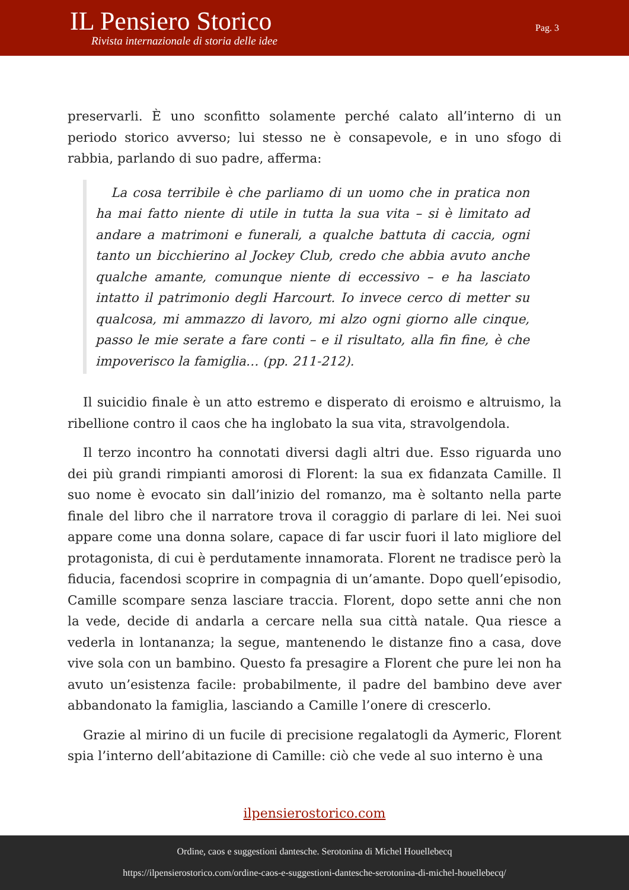IL Pensiero Storico
Rivista internazionale di storia delle idee
Pag. 3
preservarli. È uno sconfitto solamente perché calato all’interno di un periodo storico avverso; lui stesso ne è consapevole, e in uno sfogo di rabbia, parlando di suo padre, afferma:
La cosa terribile è che parliamo di un uomo che in pratica non ha mai fatto niente di utile in tutta la sua vita – si è limitato ad andare a matrimoni e funerali, a qualche battuta di caccia, ogni tanto un bicchierino al Jockey Club, credo che abbia avuto anche qualche amante, comunque niente di eccessivo – e ha lasciato intatto il patrimonio degli Harcourt. Io invece cerco di metter su qualcosa, mi ammazzo di lavoro, mi alzo ogni giorno alle cinque, passo le mie serate a fare conti – e il risultato, alla fin fine, è che impoverisco la famiglia… (pp. 211-212).
Il suicidio finale è un atto estremo e disperato di eroismo e altruismo, la ribellione contro il caos che ha inglobato la sua vita, stravolgendola.
Il terzo incontro ha connotati diversi dagli altri due. Esso riguarda uno dei più grandi rimpianti amorosi di Florent: la sua ex fidanzata Camille. Il suo nome è evocato sin dall’inizio del romanzo, ma è soltanto nella parte finale del libro che il narratore trova il coraggio di parlare di lei. Nei suoi appare come una donna solare, capace di far uscir fuori il lato migliore del protagonista, di cui è perdutamente innamorata. Florent ne tradisce però la fiducia, facendosi scoprire in compagnia di un’amante. Dopo quell’episodio, Camille scompare senza lasciare traccia. Florent, dopo sette anni che non la vede, decide di andarla a cercare nella sua città natale. Qua riesce a vederla in lontananza; la segue, mantenendo le distanze fino a casa, dove vive sola con un bambino. Questo fa presagire a Florent che pure lei non ha avuto un’esistenza facile: probabilmente, il padre del bambino deve aver abbandonato la famiglia, lasciando a Camille l’onere di crescerlo.
Grazie al mirino di un fucile di precisione regalatogli da Aymeric, Florent spia l’interno dell’abitazione di Camille: ciò che vede al suo interno è una
ilpensierostorico.com
Ordine, caos e suggestioni dantesche. Serotonina di Michel Houellebecq
https://ilpensierostorico.com/ordine-caos-e-suggestioni-dantesche-serotonina-di-michel-houellebecq/